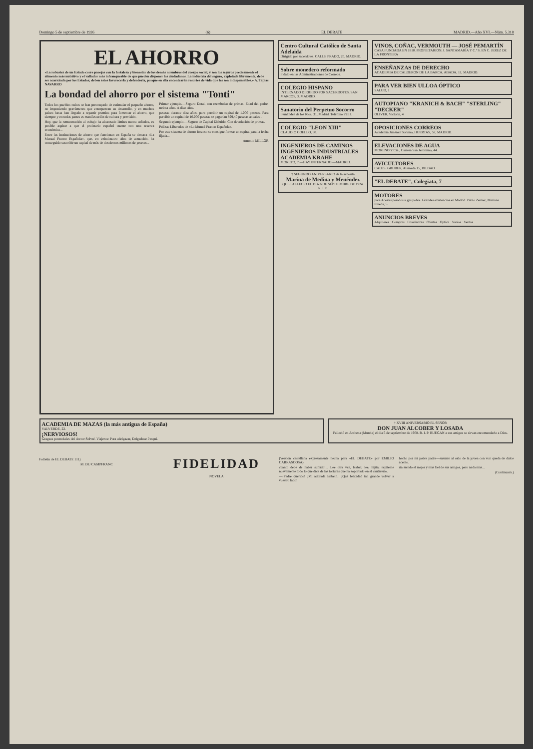Domingo 5 de septiembre de 1926 (6) EL DEBATE MADRID.—Año XVI.—Núm. 5.318
EL AHORRO
«La robustez de un Estado corre parejas con la fortaleza y bienestar de los demás miembros del cuerpo social, y son los seguros precisamente el alimento más nutritivo y el vallador más infranqueable de que pueden disponer los ciudadanos. La industria del seguro, explotada libremente, debe ser acariciada por los Estados; deben éstos favorecerla y defenderla, porque en ella encontrarán resortes de vida que les son indispensables.» A. Tapias NAVARRO
La bondad del ahorro por el sistema "Tonti"
Todos los pueblos cultos se han preocupado de estimular el pequeño ahorro, no imponiendo gravámenes que entorpezcan su desarrollo, y en muchos países hasta han llegado a repartir premios para fomentar el ahorro, que siempre y en todas partes es manifestación de cultura y previsión.
Hoy, que la remuneración al trabajo ha alcanzado límites nunca soñados, es posible aspirar a que el proletario español cuente con una reserva económica...
Entre las instituciones de ahorro que funcionan en España se destaca «La Mutual Franco Española», que, en veinticuatro años de actuación, ha conseguido suscribir un capital de más de doscientos millones de pesetas...
Primer ejemplo.—Seguro Dotal, con reembolso de primas. Edad del padre, treinta años. A diez años.
pesetas durante diez años, para percibir un capital de 1.000 pesetas. Para percibir un capital de 10.000 pesetas se pagarían 899,40 pesetas anuales...
Segundo ejemplo.—Seguro de Capital Diferido. Con devolución de primas.
Pólizas Liberadas de «La Mutual Franco Española».
Por este sistema de ahorro forzoso se consigue formar un capital para la fecha fijada...
Antonio MILLOR
Centro Cultural Católico de Santa Adelaida
Dirigido por sacerdotes. CALLE PRADO, 20, MADRID.
Sobre monedero reformado
Pídalo en las Administraciones de Correos.
COLEGIO HISPANO
INTERNADO DIRIGIDO POR SACERDOTES. SAN MARCOS, 3, MADRID.
Sanatorio del Perpetuo Socorro
Fernández de los Ríos, 31, Madrid. Teléfono 791 J.
COLEGIO "LEON XIII"
CLAUDIO COELLO, 50.
INGENIEROS DE CAMINOS INGENIEROS INDUSTRIALES ACADEMIA KRAHE
MORETO, 7.—HAY INTERNADO.—MADRID.
† SEGUNDO ANIVERSARIO de la señorita
Marina de Medina y Menéndez
QUE FALLECIO EL DIA 6 DE SEPTIEMBRE DE 1924. R. I. P.
VINOS, COÑAC, VERMOUTH — JOSÉ PEMARTÍN
CASA FUNDADA EN 1810. PROPIETARIOS: J. SANTAMARÍA Y C.ª S. EN C. JEREZ DE LA FRONTERA
ENSEÑANZAS DE DERECHO
ACADEMIA DE CALDERON DE LA BARCA, ABADA, 11, MADRID.
PARA VER BIEN ULLOA ÓPTICO
SALUD, 1
AUTOPIANO "KRANICH & BACH" "STERLING" "DECKER"
OLIVER, Victoria, 4
OPOSICIONES CORREOS
Academia Jiménez Soriano, HUERTAS, 57, MADRID.
ELEVACIONES DE AGUA
MORENO Y Cía., Carrera San Jerónimo, 44.
AVICULTORES
CATHS. GRUBER, Alameda 15, BILBAO
"EL DEBATE", Colegiata, 7
MOTORES
para Aceites pesados a gas pobre. Grandes existencias en Madrid. Pablo Zenker, Mariana Pineda, 5
ANUNCIOS BREVES
Alquileres · Compras · Enseñanzas · Ofertas · Optica · Varios · Ventas
ACADEMIA DE MAZAS (la más antigua de España)
VALVERDE, 22.
¡NERVIOSOS!
Grageas potenciales del doctor Solvré. Viajeros: Para adelgazar, Delgadose Pesqui.
† XVIII ANIVERSARIO EL SEÑOR
DON JUAN ALCOBER Y LOSADA
Falleció en Archena (Murcia) el día 5 de septiembre de 1908. R. I. P. RUEGAN a sus amigos se sirvan encomendarle a Dios.
Folletín de EL DEBATE 111)
M. DU CAMPFRANC
FIDELIDAD
NOVELA
(Versión castellana expresamente hecha para «EL DEBATE» por EMILIO CARRASCOSA)
cuanto debe de haber sufrido!... Lee otra vez, Isabel; lee, hijita; repíteme nuevamente todo lo que dice de las torturas que ha soportado en el cautiverio.
—¡Padre querido! ¡Mi adorada Isabel!... ¡Qué felicidad tan grande volver a vuestro lado!
hecho por mi pobre padre—susurró al oído de la joven con voz queda de dulce acento.
ría siendo el mejor y más fiel de sus amigos, pero nada más...
(Continuará.)